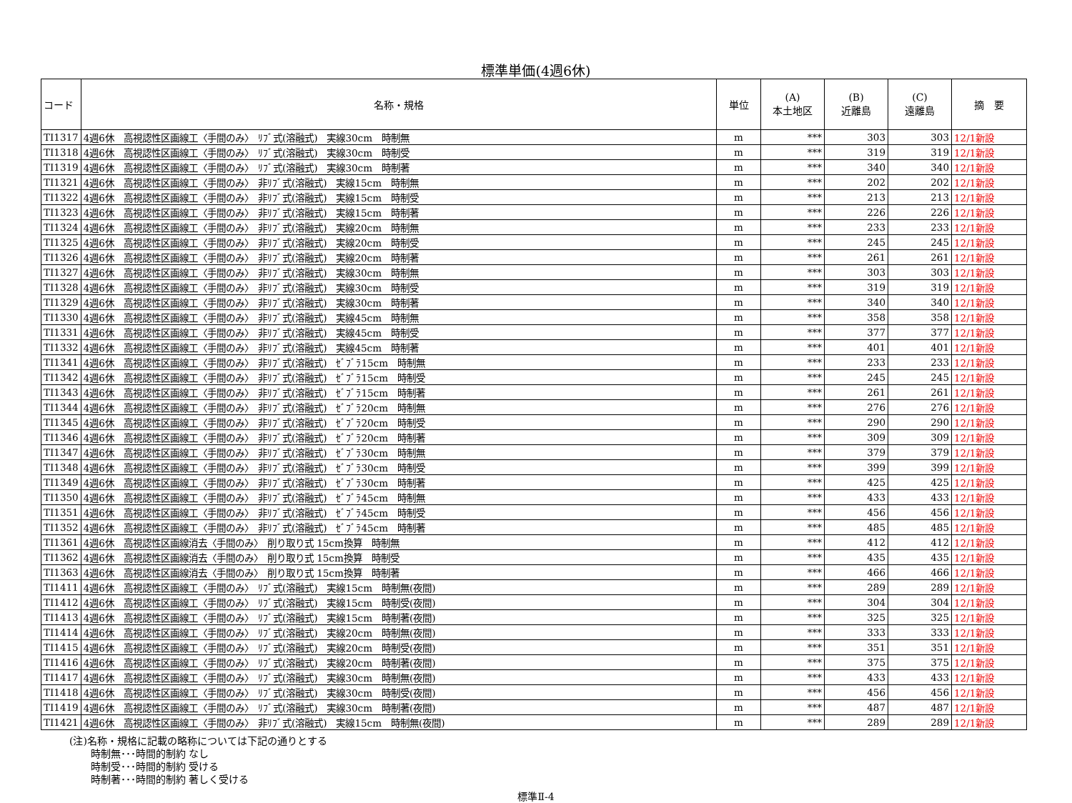標準単価(4週6休)
| コード | 名称・規格 | 単位 | (A) 本土地区 | (B) 近離島 | (C) 遠離島 | 摘 要 |
| --- | --- | --- | --- | --- | --- | --- |
| TI1317 | 4週6休 高視認性区画線工〈手間のみ〉 ﾘﾌﾞ式(溶融式) 実線30cm 時制無 | m | *** | 303 | 303 | 12/1新設 |
| TI1318 | 4週6休 高視認性区画線工〈手間のみ〉 ﾘﾌﾞ式(溶融式) 実線30cm 時制受 | m | *** | 319 | 319 | 12/1新設 |
| TI1319 | 4週6休 高視認性区画線工〈手間のみ〉 ﾘﾌﾞ式(溶融式) 実線30cm 時制著 | m | *** | 340 | 340 | 12/1新設 |
| TI1321 | 4週6休 高視認性区画線工〈手間のみ〉 非ﾘﾌﾞ式(溶融式) 実線15cm 時制無 | m | *** | 202 | 202 | 12/1新設 |
| TI1322 | 4週6休 高視認性区画線工〈手間のみ〉 非ﾘﾌﾞ式(溶融式) 実線15cm 時制受 | m | *** | 213 | 213 | 12/1新設 |
| TI1323 | 4週6休 高視認性区画線工〈手間のみ〉 非ﾘﾌﾞ式(溶融式) 実線15cm 時制著 | m | *** | 226 | 226 | 12/1新設 |
| TI1324 | 4週6休 高視認性区画線工〈手間のみ〉 非ﾘﾌﾞ式(溶融式) 実線20cm 時制無 | m | *** | 233 | 233 | 12/1新設 |
| TI1325 | 4週6休 高視認性区画線工〈手間のみ〉 非ﾘﾌﾞ式(溶融式) 実線20cm 時制受 | m | *** | 245 | 245 | 12/1新設 |
| TI1326 | 4週6休 高視認性区画線工〈手間のみ〉 非ﾘﾌﾞ式(溶融式) 実線20cm 時制著 | m | *** | 261 | 261 | 12/1新設 |
| TI1327 | 4週6休 高視認性区画線工〈手間のみ〉 非ﾘﾌﾞ式(溶融式) 実線30cm 時制無 | m | *** | 303 | 303 | 12/1新設 |
| TI1328 | 4週6休 高視認性区画線工〈手間のみ〉 非ﾘﾌﾞ式(溶融式) 実線30cm 時制受 | m | *** | 319 | 319 | 12/1新設 |
| TI1329 | 4週6休 高視認性区画線工〈手間のみ〉 非ﾘﾌﾞ式(溶融式) 実線30cm 時制著 | m | *** | 340 | 340 | 12/1新設 |
| TI1330 | 4週6休 高視認性区画線工〈手間のみ〉 非ﾘﾌﾞ式(溶融式) 実線45cm 時制無 | m | *** | 358 | 358 | 12/1新設 |
| TI1331 | 4週6休 高視認性区画線工〈手間のみ〉 非ﾘﾌﾞ式(溶融式) 実線45cm 時制受 | m | *** | 377 | 377 | 12/1新設 |
| TI1332 | 4週6休 高視認性区画線工〈手間のみ〉 非ﾘﾌﾞ式(溶融式) 実線45cm 時制著 | m | *** | 401 | 401 | 12/1新設 |
| TI1341 | 4週6休 高視認性区画線工〈手間のみ〉 非ﾘﾌﾞ式(溶融式) ｾﾞﾌﾞﾗ15cm 時制無 | m | *** | 233 | 233 | 12/1新設 |
| TI1342 | 4週6休 高視認性区画線工〈手間のみ〉 非ﾘﾌﾞ式(溶融式) ｾﾞﾌﾞﾗ15cm 時制受 | m | *** | 245 | 245 | 12/1新設 |
| TI1343 | 4週6休 高視認性区画線工〈手間のみ〉 非ﾘﾌﾞ式(溶融式) ｾﾞﾌﾞﾗ15cm 時制著 | m | *** | 261 | 261 | 12/1新設 |
| TI1344 | 4週6休 高視認性区画線工〈手間のみ〉 非ﾘﾌﾞ式(溶融式) ｾﾞﾌﾞﾗ20cm 時制無 | m | *** | 276 | 276 | 12/1新設 |
| TI1345 | 4週6休 高視認性区画線工〈手間のみ〉 非ﾘﾌﾞ式(溶融式) ｾﾞﾌﾞﾗ20cm 時制受 | m | *** | 290 | 290 | 12/1新設 |
| TI1346 | 4週6休 高視認性区画線工〈手間のみ〉 非ﾘﾌﾞ式(溶融式) ｾﾞﾌﾞﾗ20cm 時制著 | m | *** | 309 | 309 | 12/1新設 |
| TI1347 | 4週6休 高視認性区画線工〈手間のみ〉 非ﾘﾌﾞ式(溶融式) ｾﾞﾌﾞﾗ30cm 時制無 | m | *** | 379 | 379 | 12/1新設 |
| TI1348 | 4週6休 高視認性区画線工〈手間のみ〉 非ﾘﾌﾞ式(溶融式) ｾﾞﾌﾞﾗ30cm 時制受 | m | *** | 399 | 399 | 12/1新設 |
| TI1349 | 4週6休 高視認性区画線工〈手間のみ〉 非ﾘﾌﾞ式(溶融式) ｾﾞﾌﾞﾗ30cm 時制著 | m | *** | 425 | 425 | 12/1新設 |
| TI1350 | 4週6休 高視認性区画線工〈手間のみ〉 非ﾘﾌﾞ式(溶融式) ｾﾞﾌﾞﾗ45cm 時制無 | m | *** | 433 | 433 | 12/1新設 |
| TI1351 | 4週6休 高視認性区画線工〈手間のみ〉 非ﾘﾌﾞ式(溶融式) ｾﾞﾌﾞﾗ45cm 時制受 | m | *** | 456 | 456 | 12/1新設 |
| TI1352 | 4週6休 高視認性区画線工〈手間のみ〉 非ﾘﾌﾞ式(溶融式) ｾﾞﾌﾞﾗ45cm 時制著 | m | *** | 485 | 485 | 12/1新設 |
| TI1361 | 4週6休 高視認性区画線消去〈手間のみ〉 削り取り式 15cm換算 時制無 | m | *** | 412 | 412 | 12/1新設 |
| TI1362 | 4週6休 高視認性区画線消去〈手間のみ〉 削り取り式 15cm換算 時制受 | m | *** | 435 | 435 | 12/1新設 |
| TI1363 | 4週6休 高視認性区画線消去〈手間のみ〉 削り取り式 15cm換算 時制著 | m | *** | 466 | 466 | 12/1新設 |
| TI1411 | 4週6休 高視認性区画線工〈手間のみ〉 ﾘﾌﾞ式(溶融式) 実線15cm 時制無(夜間) | m | *** | 289 | 289 | 12/1新設 |
| TI1412 | 4週6休 高視認性区画線工〈手間のみ〉 ﾘﾌﾞ式(溶融式) 実線15cm 時制受(夜間) | m | *** | 304 | 304 | 12/1新設 |
| TI1413 | 4週6休 高視認性区画線工〈手間のみ〉 ﾘﾌﾞ式(溶融式) 実線15cm 時制著(夜間) | m | *** | 325 | 325 | 12/1新設 |
| TI1414 | 4週6休 高視認性区画線工〈手間のみ〉 ﾘﾌﾞ式(溶融式) 実線20cm 時制無(夜間) | m | *** | 333 | 333 | 12/1新設 |
| TI1415 | 4週6休 高視認性区画線工〈手間のみ〉 ﾘﾌﾞ式(溶融式) 実線20cm 時制受(夜間) | m | *** | 351 | 351 | 12/1新設 |
| TI1416 | 4週6休 高視認性区画線工〈手間のみ〉 ﾘﾌﾞ式(溶融式) 実線20cm 時制著(夜間) | m | *** | 375 | 375 | 12/1新設 |
| TI1417 | 4週6休 高視認性区画線工〈手間のみ〉 ﾘﾌﾞ式(溶融式) 実線30cm 時制無(夜間) | m | *** | 433 | 433 | 12/1新設 |
| TI1418 | 4週6休 高視認性区画線工〈手間のみ〉 ﾘﾌﾞ式(溶融式) 実線30cm 時制受(夜間) | m | *** | 456 | 456 | 12/1新設 |
| TI1419 | 4週6休 高視認性区画線工〈手間のみ〉 ﾘﾌﾞ式(溶融式) 実線30cm 時制著(夜間) | m | *** | 487 | 487 | 12/1新設 |
| TI1421 | 4週6休 高視認性区画線工〈手間のみ〉 非ﾘﾌﾞ式(溶融式) 実線15cm 時制無(夜間) | m | *** | 289 | 289 | 12/1新設 |
(注)名称・規格に記載の略称については下記の通りとする
時制無･･･時間的制約 なし
時制受･･･時間的制約 受ける
時制著･･･時間的制約 著しく受ける
標準Ⅱ-4